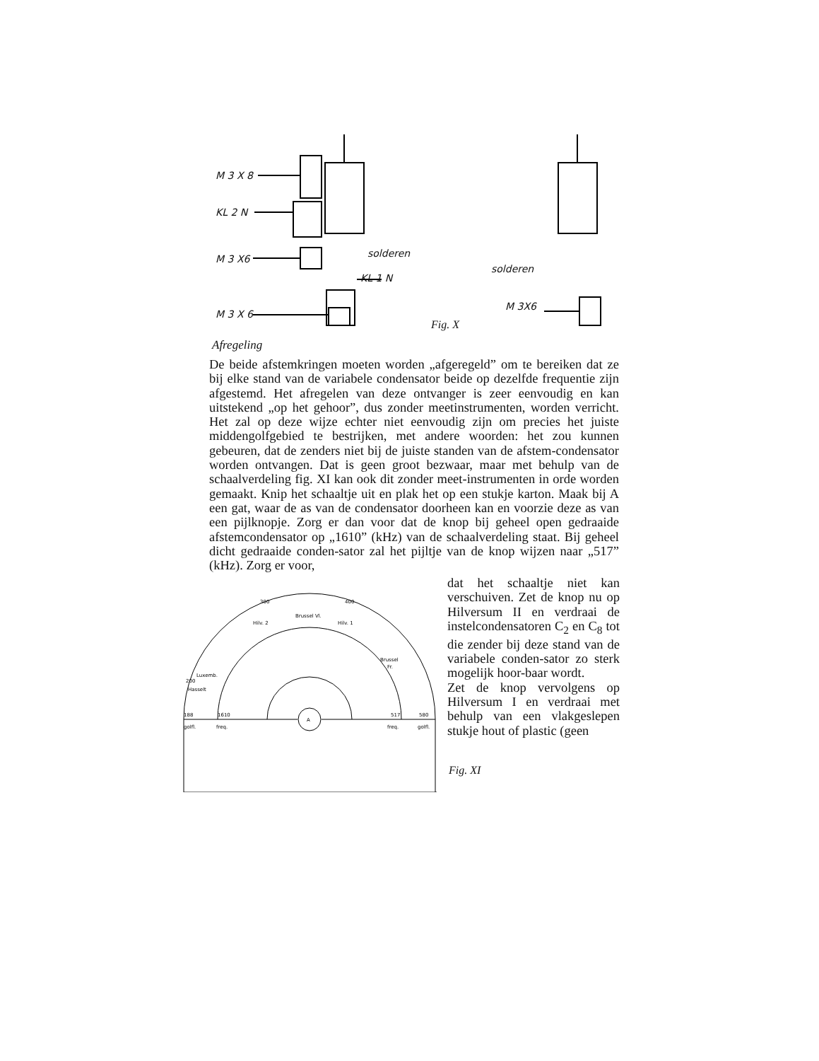M 3 X 8
KL 2 N
M 3 X6
M 3 X 6
solderen
KL 1 N
solderen
M 3X6
Fig. X
Afregeling
De beide afstemkringen moeten worden „afgeregeld” om te bereiken dat ze bij elke stand van de variabele condensator beide op dezelfde frequentie zijn afgestemd. Het afregelen van deze ontvanger is zeer eenvoudig en kan uitstekend „op het gehoor”, dus zonder meetinstrumenten, worden verricht. Het zal op deze wijze echter niet eenvoudig zijn om precies het juiste middengolfgebied te bestrijken, met andere woorden: het zou kunnen gebeuren, dat de zenders niet bij de juiste standen van de afstem-condensator worden ontvangen. Dat is geen groot bezwaar, maar met behulp van de schaalverdeling fig. XI kan ook dit zonder meet-instrumenten in orde worden gemaakt. Knip het schaaltje uit en plak het op een stukje karton. Maak bij A een gat, waar de as van de condensator doorheen kan en voorzie deze as van een pijlknopje. Zorg er dan voor dat de knop bij geheel open gedraaide afstemcondensator op „1610” (kHz) van de schaalverdeling staat. Bij geheel dicht gedraaide conden-sator zal het pijltje van de knop wijzen naar „517” (kHz). Zorg er voor,
dat het schaaltje niet kan verschuiven. Zet de knop nu op Hilversum II en verdraai de instelcondensatoren C<sub>2</sub> en C<sub>8</sub> tot die zender bij deze stand van de variabele conden-sator zo sterk mogelijk hoor-baar wordt.
Zet de knop vervolgens op Hilversum I en verdraai met behulp van een vlakgeslepen stukje hout of plastic (geen
A
Brussel Vl.
Hilv. 2
Hilv. 1
Luxemb.
Hasselt
Brussel
Fr.
golfl.
freq.
freq.
golfl.
300
400
200
188
1610
517
580
Fig. XI